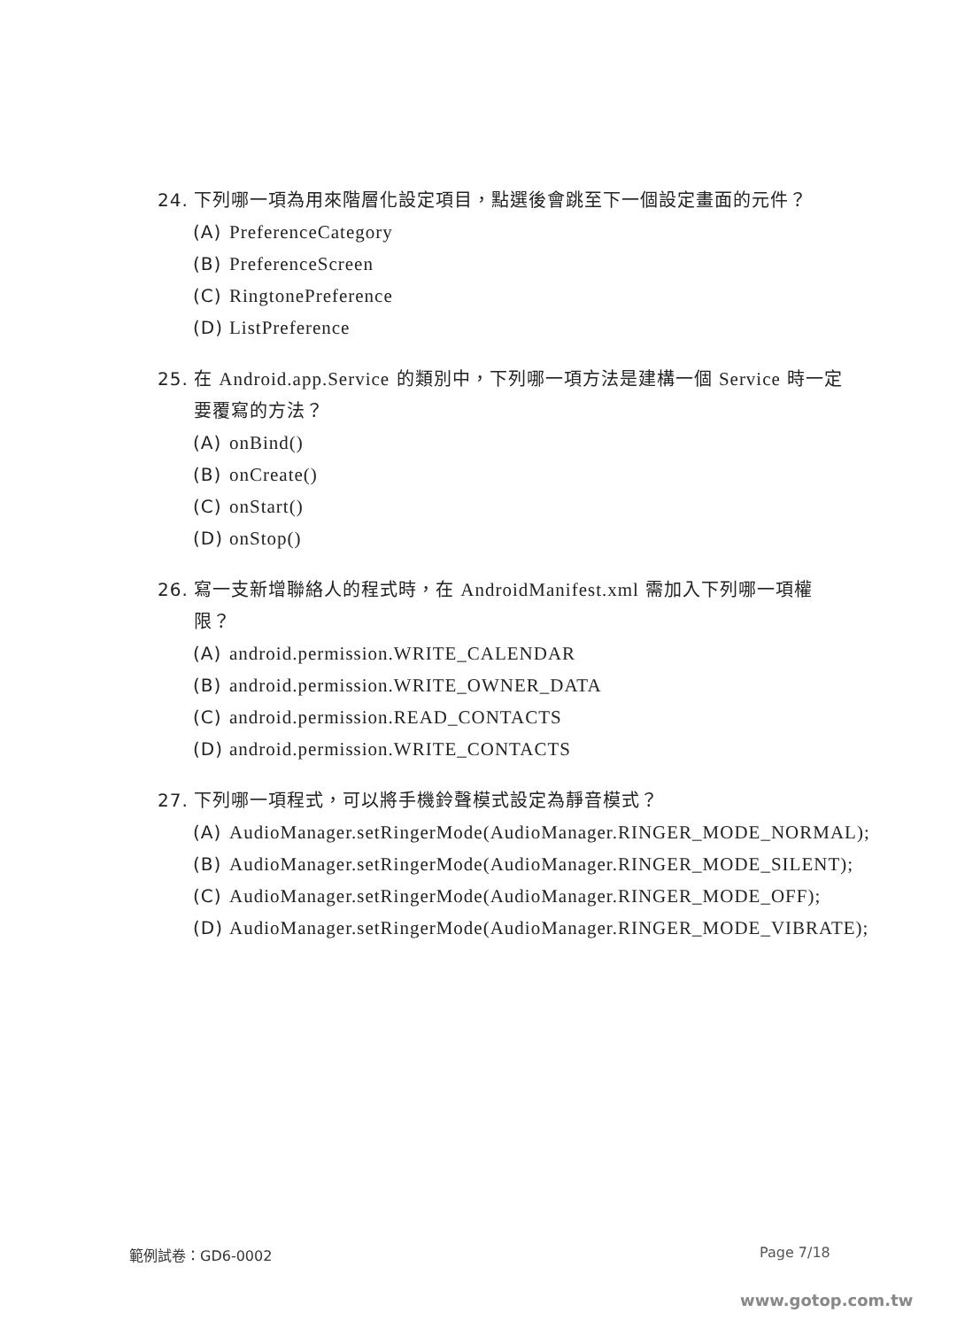24. 下列哪一項為用來階層化設定項目，點選後會跳至下一個設定畫面的元件？
(A) PreferenceCategory
(B) PreferenceScreen
(C) RingtonePreference
(D) ListPreference
25. 在 Android.app.Service 的類別中，下列哪一項方法是建構一個 Service 時一定要覆寫的方法？
(A) onBind()
(B) onCreate()
(C) onStart()
(D) onStop()
26. 寫一支新增聯絡人的程式時，在 AndroidManifest.xml 需加入下列哪一項權限？
(A) android.permission.WRITE_CALENDAR
(B) android.permission.WRITE_OWNER_DATA
(C) android.permission.READ_CONTACTS
(D) android.permission.WRITE_CONTACTS
27. 下列哪一項程式，可以將手機鈴聲模式設定為靜音模式？
(A) AudioManager.setRingerMode(AudioManager.RINGER_MODE_NORMAL);
(B) AudioManager.setRingerMode(AudioManager.RINGER_MODE_SILENT);
(C) AudioManager.setRingerMode(AudioManager.RINGER_MODE_OFF);
(D) AudioManager.setRingerMode(AudioManager.RINGER_MODE_VIBRATE);
範例試卷：GD6-0002 Page 7/18
www.gotop.com.tw